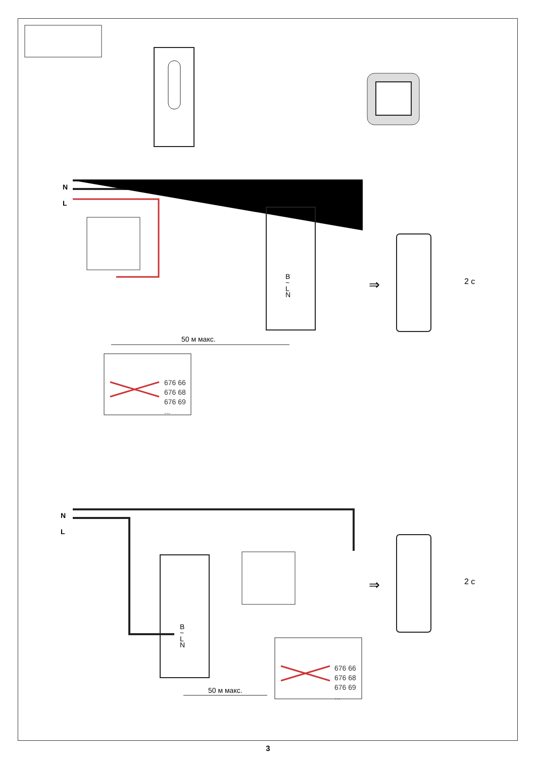N
L
B
~
L
N
50 м макс.
676 66
676 68
676 69
...
2 с
⇒
N
L
B
~
L
N
50 м макс.
676 66
676 68
676 69
...
2 с
⇒
3